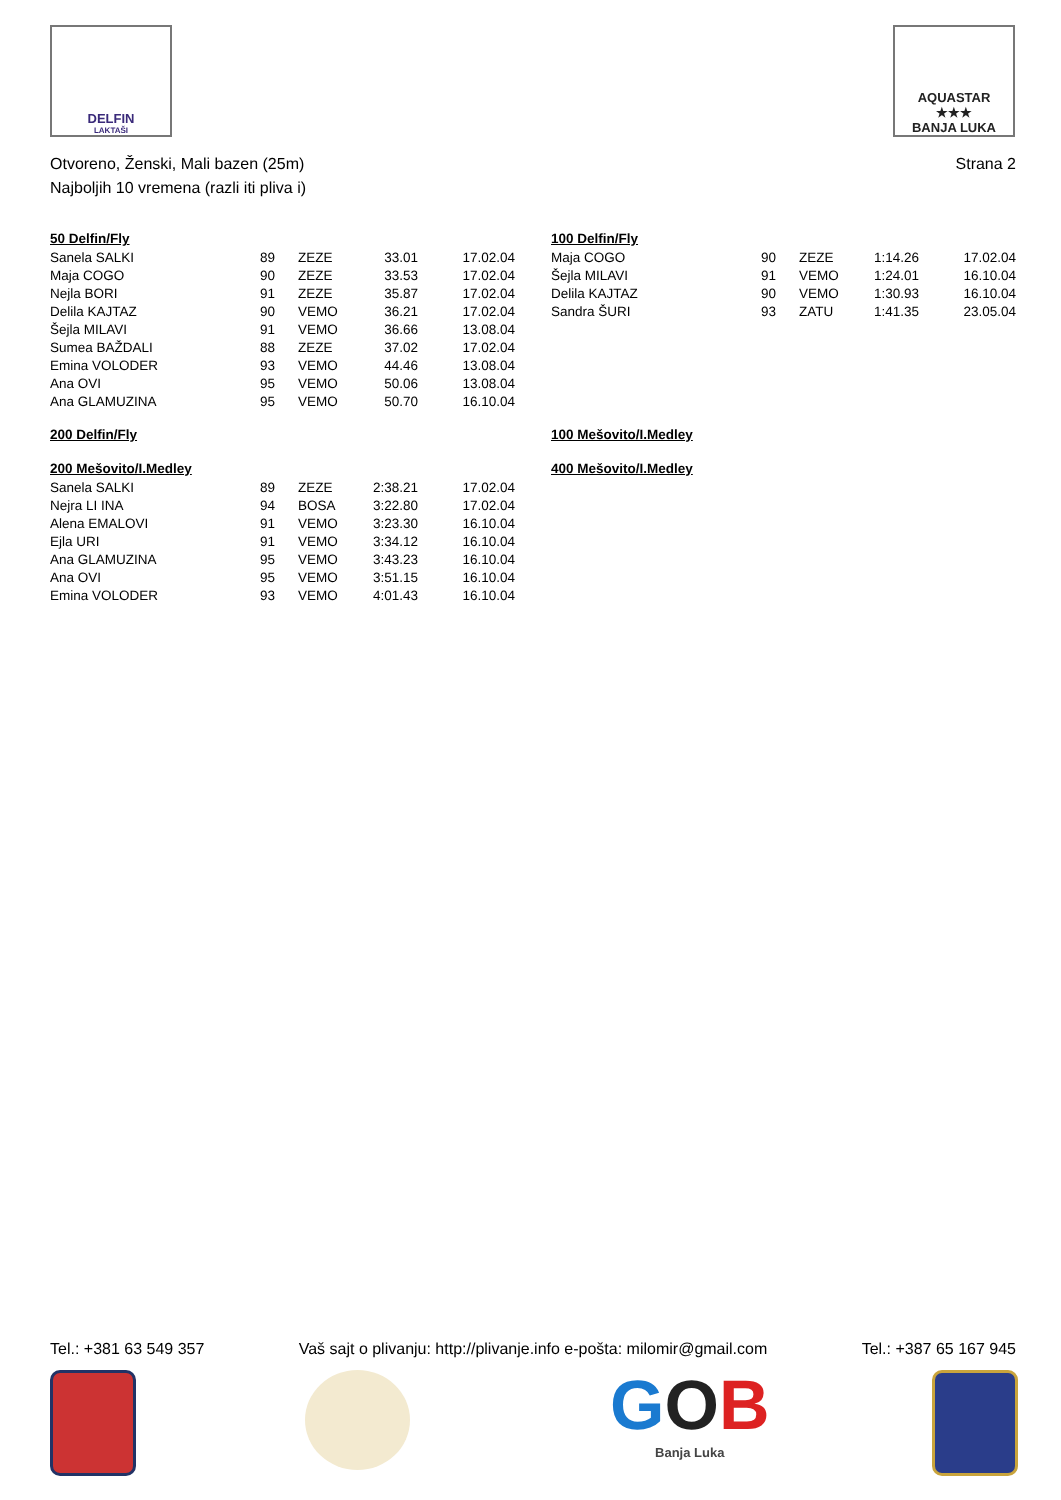DELFIN
LAKTAŠI
AQUASTAR
★★★
BANJA LUKA
Otvoreno, Ženski, Mali bazen (25m) Strana 2
Najboljih 10 vremena (razli iti pliva i)
50 Delfin/Fly
| Sanela SALKI | 89 | ZEZE | 33.01 | 17.02.04 |
| Maja COGO | 90 | ZEZE | 33.53 | 17.02.04 |
| Nejla BORI | 91 | ZEZE | 35.87 | 17.02.04 |
| Delila KAJTAZ | 90 | VEMO | 36.21 | 17.02.04 |
| Šejla MILAVI | 91 | VEMO | 36.66 | 13.08.04 |
| Sumea BAŽDALI | 88 | ZEZE | 37.02 | 17.02.04 |
| Emina VOLODER | 93 | VEMO | 44.46 | 13.08.04 |
| Ana OVI | 95 | VEMO | 50.06 | 13.08.04 |
| Ana GLAMUZINA | 95 | VEMO | 50.70 | 16.10.04 |
200 Delfin/Fly
200 Mešovito/I.Medley
| Sanela SALKI | 89 | ZEZE | 2:38.21 | 17.02.04 |
| Nejra LI INA | 94 | BOSA | 3:22.80 | 17.02.04 |
| Alena EMALOVI | 91 | VEMO | 3:23.30 | 16.10.04 |
| Ejla URI | 91 | VEMO | 3:34.12 | 16.10.04 |
| Ana GLAMUZINA | 95 | VEMO | 3:43.23 | 16.10.04 |
| Ana OVI | 95 | VEMO | 3:51.15 | 16.10.04 |
| Emina VOLODER | 93 | VEMO | 4:01.43 | 16.10.04 |
100 Delfin/Fly
| Maja COGO | 90 | ZEZE | 1:14.26 | 17.02.04 |
| Šejla MILAVI | 91 | VEMO | 1:24.01 | 16.10.04 |
| Delila KAJTAZ | 90 | VEMO | 1:30.93 | 16.10.04 |
| Sandra ŠURI | 93 | ZATU | 1:41.35 | 23.05.04 |
100 Mešovito/I.Medley
400 Mešovito/I.Medley
Tel.: +381 63 549 357 Vaš sajt o plivanju: http://plivanje.info e-pošta: milomir@gmail.com Tel.: +387 65 167 945
GOB
Banja Luka